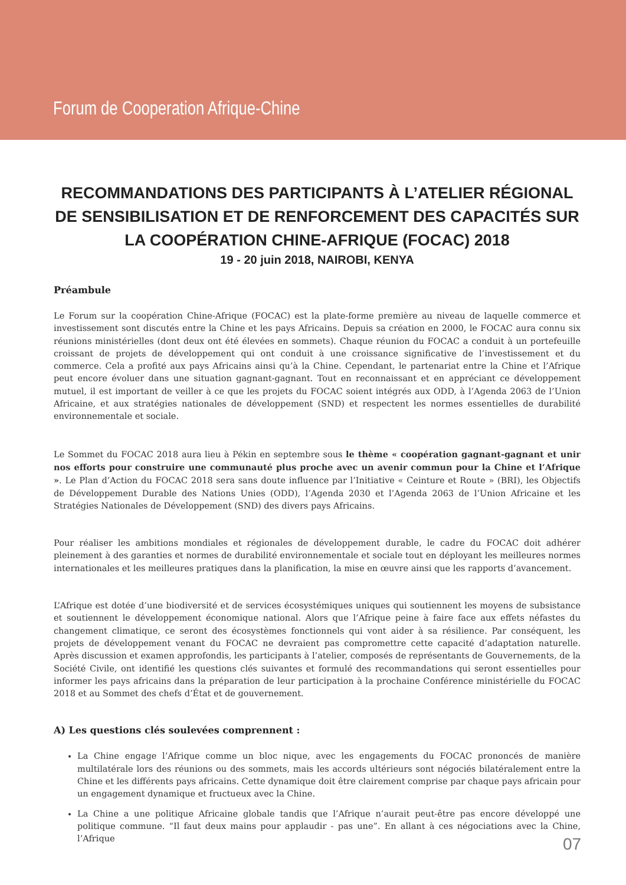Forum de Cooperation Afrique-Chine
RECOMMANDATIONS DES PARTICIPANTS À L’ATELIER RÉGIONAL DE SENSIBILISATION ET DE RENFORCEMENT DES CAPACITÉS SUR LA COOPÉRATION CHINE-AFRIQUE (FOCAC) 2018
19 - 20 juin 2018, NAIROBI, KENYA
Préambule
Le Forum sur la coopération Chine-Afrique (FOCAC) est la plate-forme première au niveau de laquelle commerce et investissement sont discutés entre la Chine et les pays Africains. Depuis sa création en 2000, le FOCAC aura connu six réunions ministérielles (dont deux ont été élevées en sommets). Chaque réunion du FOCAC a conduit à un portefeuille croissant de projets de développement qui ont conduit à une croissance significative de l’investissement et du commerce. Cela a profité aux pays Africains ainsi qu’à la Chine. Cependant, le partenariat entre la Chine et l’Afrique peut encore évoluer dans une situation gagnant-gagnant. Tout en reconnaissant et en appréciant ce développement mutuel, il est important de veiller à ce que les projets du FOCAC soient intégrés aux ODD, à l’Agenda 2063 de l’Union Africaine, et aux stratégies nationales de développement (SND) et respectent les normes essentielles de durabilité environnementale et sociale.
Le Sommet du FOCAC 2018 aura lieu à Pékin en septembre sous le thème « coopération gagnant-gagnant et unir nos efforts pour construire une communauté plus proche avec un avenir commun pour la Chine et l’Afrique ». Le Plan d’Action du FOCAC 2018 sera sans doute influence par l’Initiative « Ceinture et Route » (BRI), les Objectifs de Développement Durable des Nations Unies (ODD), l’Agenda 2030 et l’Agenda 2063 de l’Union Africaine et les Stratégies Nationales de Développement (SND) des divers pays Africains.
Pour réaliser les ambitions mondiales et régionales de développement durable, le cadre du FOCAC doit adhérer pleinement à des garanties et normes de durabilité environnementale et sociale tout en déployant les meilleures normes internationales et les meilleures pratiques dans la planification, la mise en œuvre ainsi que les rapports d’avancement.
L’Afrique est dotée d’une biodiversité et de services écosystémiques uniques qui soutiennent les moyens de subsistance et soutiennent le développement économique national. Alors que l’Afrique peine à faire face aux effets néfastes du changement climatique, ce seront des écosystèmes fonctionnels qui vont aider à sa résilience. Par conséquent, les projets de développement venant du FOCAC ne devraient pas compromettre cette capacité d’adaptation naturelle. Après discussion et examen approfondis, les participants à l’atelier, composés de représentants de Gouvernements, de la Société Civile, ont identifié les questions clés suivantes et formulé des recommandations qui seront essentielles pour informer les pays africains dans la préparation de leur participation à la prochaine Conférence ministérielle du FOCAC 2018 et au Sommet des chefs d’État et de gouvernement.
A) Les questions clés soulevées comprennent :
La Chine engage l’Afrique comme un bloc nique, avec les engagements du FOCAC prononcés de manière multilatérale lors des réunions ou des sommets, mais les accords ultérieurs sont négociés bilatéralement entre la Chine et les différents pays africains. Cette dynamique doit être clairement comprise par chaque pays africain pour un engagement dynamique et fructueux avec la Chine.
La Chine a une politique Africaine globale tandis que l’Afrique n’aurait peut-être pas encore développé une politique commune. “Il faut deux mains pour applaudir - pas une”. En allant à ces négociations avec la Chine, l’Afrique
07